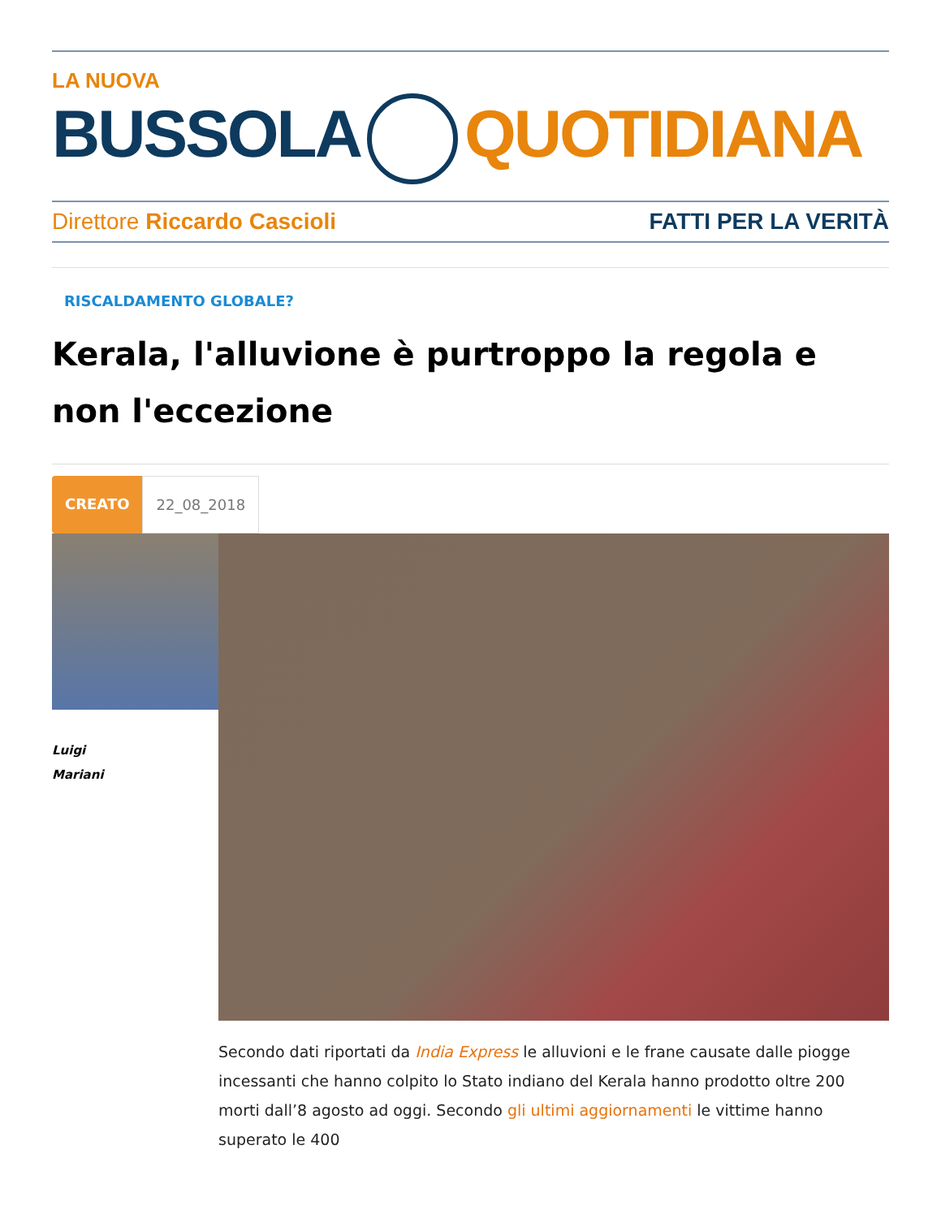LA NUOVA
BUSSOLA QUOTIDIANA
Direttore Riccardo Cascioli FATTI PER LA VERITÀ
RISCALDAMENTO GLOBALE?
Kerala, l'alluvione è purtroppo la regola e non l'eccezione
CREATO 22_08_2018
Luigi
Mariani
Secondo dati riportati da India Express le alluvioni e le frane causate dalle piogge incessanti che hanno colpito lo Stato indiano del Kerala hanno prodotto oltre 200 morti dall’8 agosto ad oggi. Secondo gli ultimi aggiornamenti le vittime hanno superato le 400